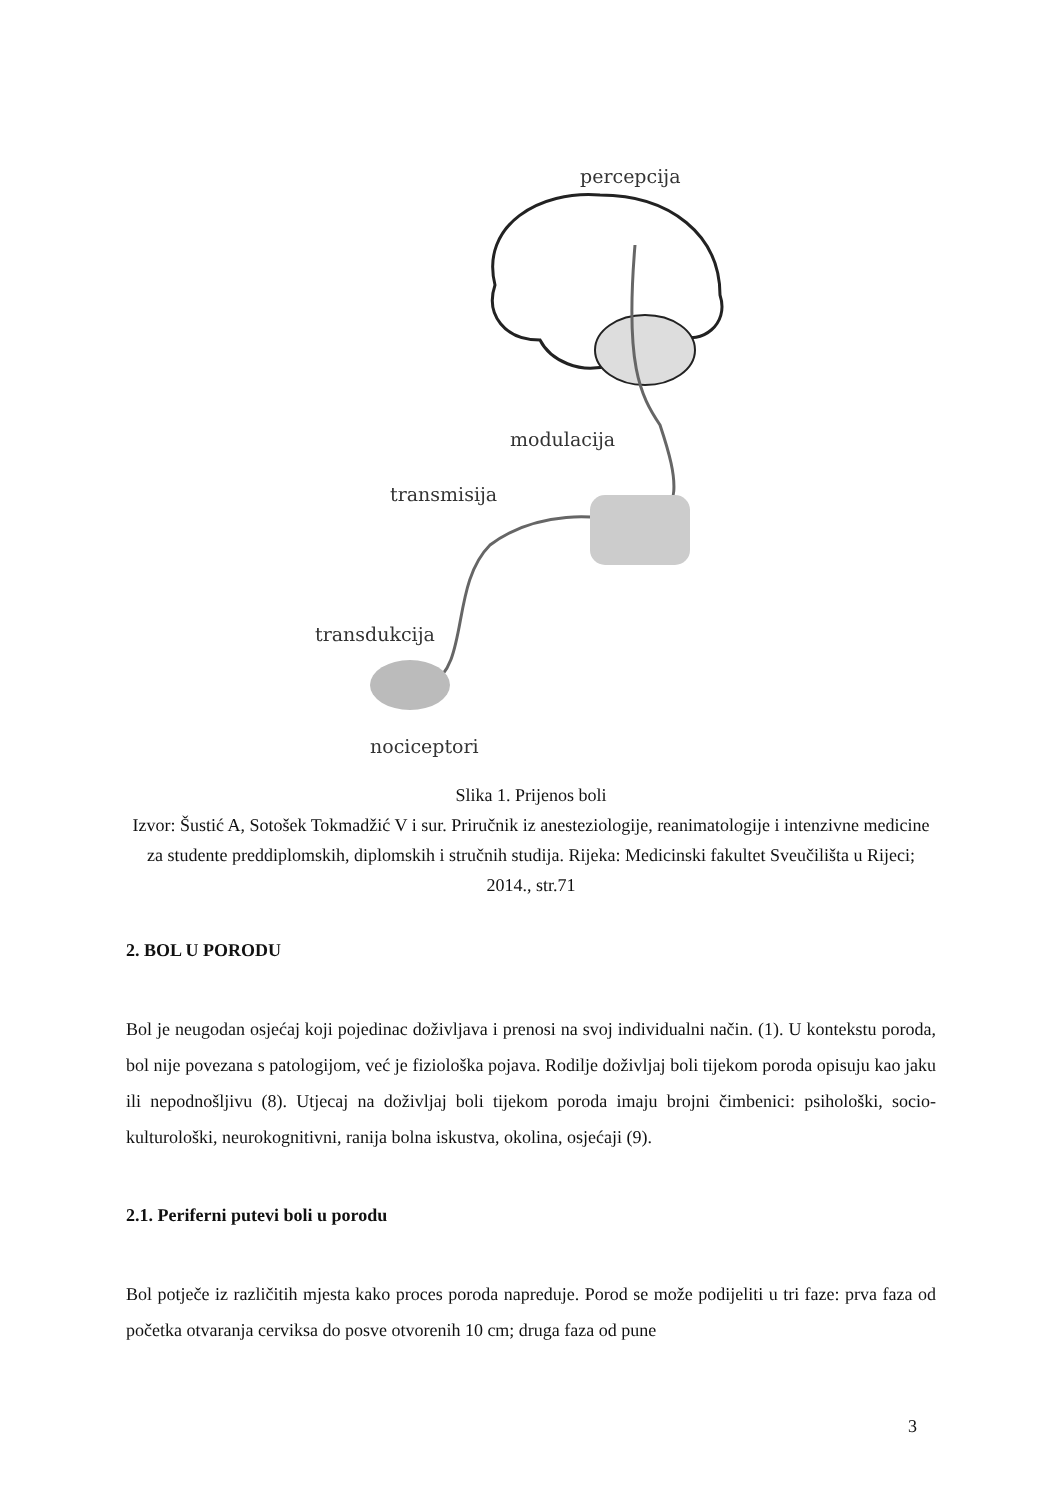percepcija
modulacija
transmisija
transdukcija
nociceptori
Slika 1. Prijenos boli
Izvor: Šustić A, Sotošek Tokmadžić V i sur. Priručnik iz anesteziologije, reanimatologije i intenzivne medicine za studente preddiplomskih, diplomskih i stručnih studija. Rijeka: Medicinski fakultet Sveučilišta u Rijeci; 2014., str.71
2. BOL U PORODU
Bol je neugodan osjećaj koji pojedinac doživljava i prenosi na svoj individualni način. (1). U kontekstu poroda, bol nije povezana s patologijom, već je fiziološka pojava. Rodilje doživljaj boli tijekom poroda opisuju kao jaku ili nepodnošljivu (8). Utjecaj na doživljaj boli tijekom poroda imaju brojni čimbenici: psihološki, socio-kulturološki, neurokognitivni, ranija bolna iskustva, okolina, osjećaji (9).
2.1. Periferni putevi boli u porodu
Bol potječe iz različitih mjesta kako proces poroda napreduje. Porod se može podijeliti u tri faze: prva faza od početka otvaranja cerviksa do posve otvorenih 10 cm; druga faza od pune
3